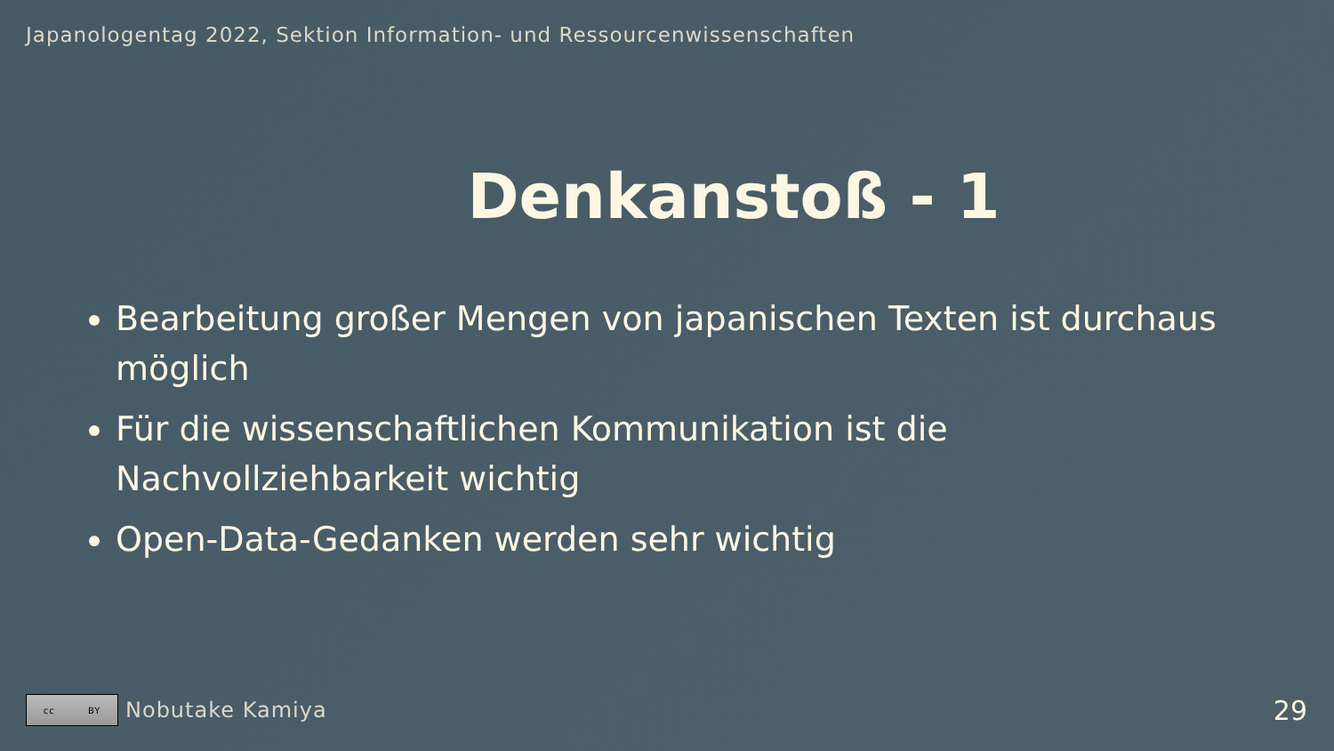Japanologentag 2022, Sektion Information- und Ressourcenwissenschaften
Denkanstoß - 1
Bearbeitung großer Mengen von japanischen Texten ist durchaus möglich
Für die wissenschaftlichen Kommunikation ist die Nachvollziehbarkeit wichtig
Open-Data-Gedanken werden sehr wichtig
cc BY
Nobutake Kamiya
29